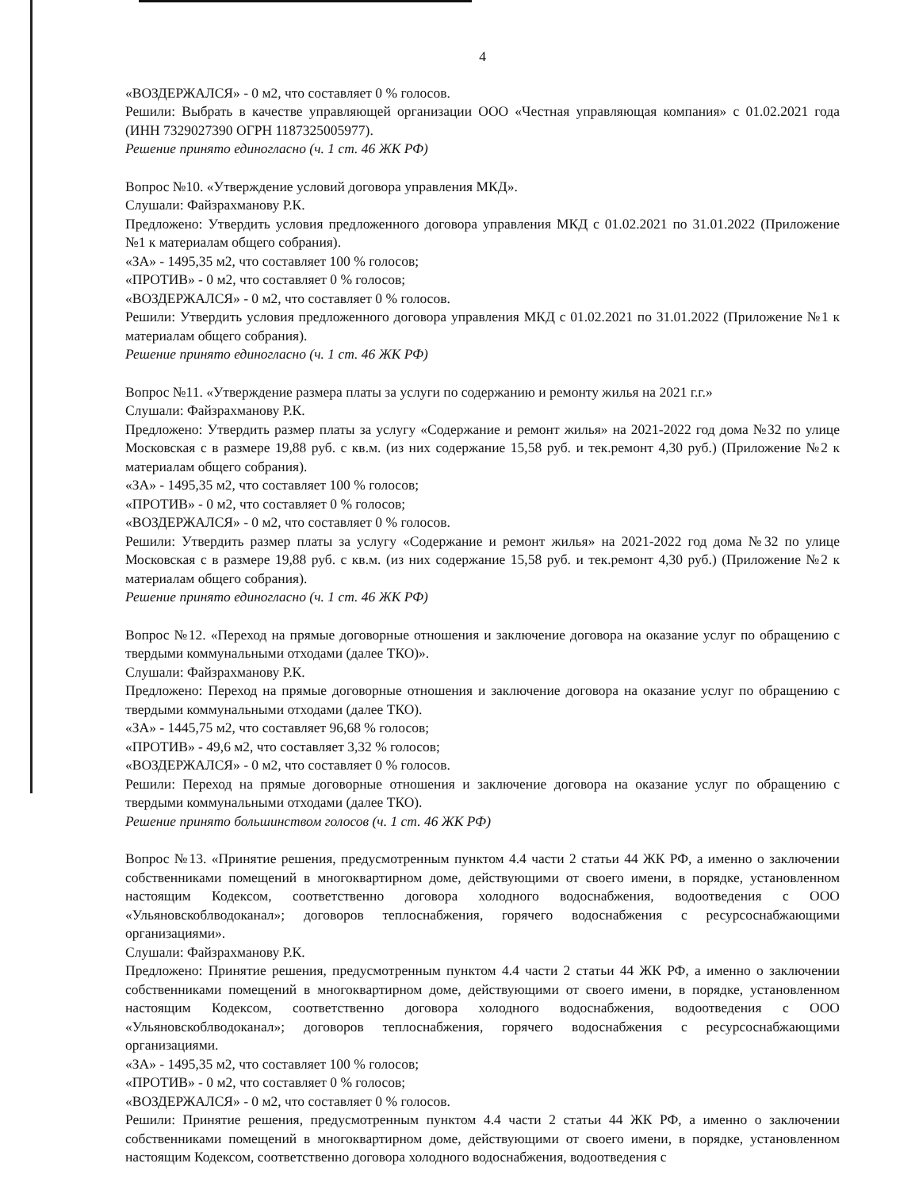4
«ВОЗДЕРЖАЛСЯ» - 0 м2, что составляет 0 % голосов.
Решили: Выбрать в качестве управляющей организации ООО «Честная управляющая компания» с 01.02.2021 года (ИНН 7329027390 ОГРН 1187325005977).
Решение принято единогласно (ч. 1 ст. 46 ЖК РФ)
Вопрос №10. «Утверждение условий договора управления МКД».
Слушали: Файзрахманову Р.К.
Предложено: Утвердить условия предложенного договора управления МКД с 01.02.2021 по 31.01.2022 (Приложение №1 к материалам общего собрания).
«ЗА» - 1495,35 м2, что составляет 100 % голосов;
«ПРОТИВ» - 0 м2, что составляет 0 % голосов;
«ВОЗДЕРЖАЛСЯ» - 0 м2, что составляет 0 % голосов.
Решили: Утвердить условия предложенного договора управления МКД с 01.02.2021 по 31.01.2022 (Приложение №1 к материалам общего собрания).
Решение принято единогласно (ч. 1 ст. 46 ЖК РФ)
Вопрос №11. «Утверждение размера платы за услуги по содержанию и ремонту жилья на 2021 г.г.»
Слушали: Файзрахманову Р.К.
Предложено: Утвердить размер платы за услугу «Содержание и ремонт жилья» на 2021-2022 год дома №32 по улице Московская с в размере 19,88 руб. с кв.м. (из них содержание 15,58 руб. и тек.ремонт 4,30 руб.) (Приложение №2 к материалам общего собрания).
«ЗА» - 1495,35 м2, что составляет 100 % голосов;
«ПРОТИВ» - 0 м2, что составляет 0 % голосов;
«ВОЗДЕРЖАЛСЯ» - 0 м2, что составляет 0 % голосов.
Решили: Утвердить размер платы за услугу «Содержание и ремонт жилья» на 2021-2022 год дома №32 по улице Московская с в размере 19,88 руб. с кв.м. (из них содержание 15,58 руб. и тек.ремонт 4,30 руб.) (Приложение №2 к материалам общего собрания).
Решение принято единогласно (ч. 1 ст. 46 ЖК РФ)
Вопрос №12. «Переход на прямые договорные отношения и заключение договора на оказание услуг по обращению с твердыми коммунальными отходами (далее ТКО)».
Слушали: Файзрахманову Р.К.
Предложено: Переход на прямые договорные отношения и заключение договора на оказание услуг по обращению с твердыми коммунальными отходами (далее ТКО).
«ЗА» - 1445,75 м2, что составляет 96,68 % голосов;
«ПРОТИВ» - 49,6 м2, что составляет 3,32 % голосов;
«ВОЗДЕРЖАЛСЯ» - 0 м2, что составляет 0 % голосов.
Решили: Переход на прямые договорные отношения и заключение договора на оказание услуг по обращению с твердыми коммунальными отходами (далее ТКО).
Решение принято большинством голосов (ч. 1 ст. 46 ЖК РФ)
Вопрос №13. «Принятие решения, предусмотренным пунктом 4.4 части 2 статьи 44 ЖК РФ, а именно о заключении собственниками помещений в многоквартирном доме, действующими от своего имени, в порядке, установленном настоящим Кодексом, соответственно договора холодного водоснабжения, водоотведения с ООО «Ульяновскоблводоканал»; договоров теплоснабжения, горячего водоснабжения с ресурсоснабжающими организациями».
Слушали: Файзрахманову Р.К.
Предложено: Принятие решения, предусмотренным пунктом 4.4 части 2 статьи 44 ЖК РФ, а именно о заключении собственниками помещений в многоквартирном доме, действующими от своего имени, в порядке, установленном настоящим Кодексом, соответственно договора холодного водоснабжения, водоотведения с ООО «Ульяновскоблводоканал»; договоров теплоснабжения, горячего водоснабжения с ресурсоснабжающими организациями.
«ЗА» - 1495,35 м2, что составляет 100 % голосов;
«ПРОТИВ» - 0 м2, что составляет 0 % голосов;
«ВОЗДЕРЖАЛСЯ» - 0 м2, что составляет 0 % голосов.
Решили: Принятие решения, предусмотренным пунктом 4.4 части 2 статьи 44 ЖК РФ, а именно о заключении собственниками помещений в многоквартирном доме, действующими от своего имени, в порядке, установленном настоящим Кодексом, соответственно договора холодного водоснабжения, водоотведения с